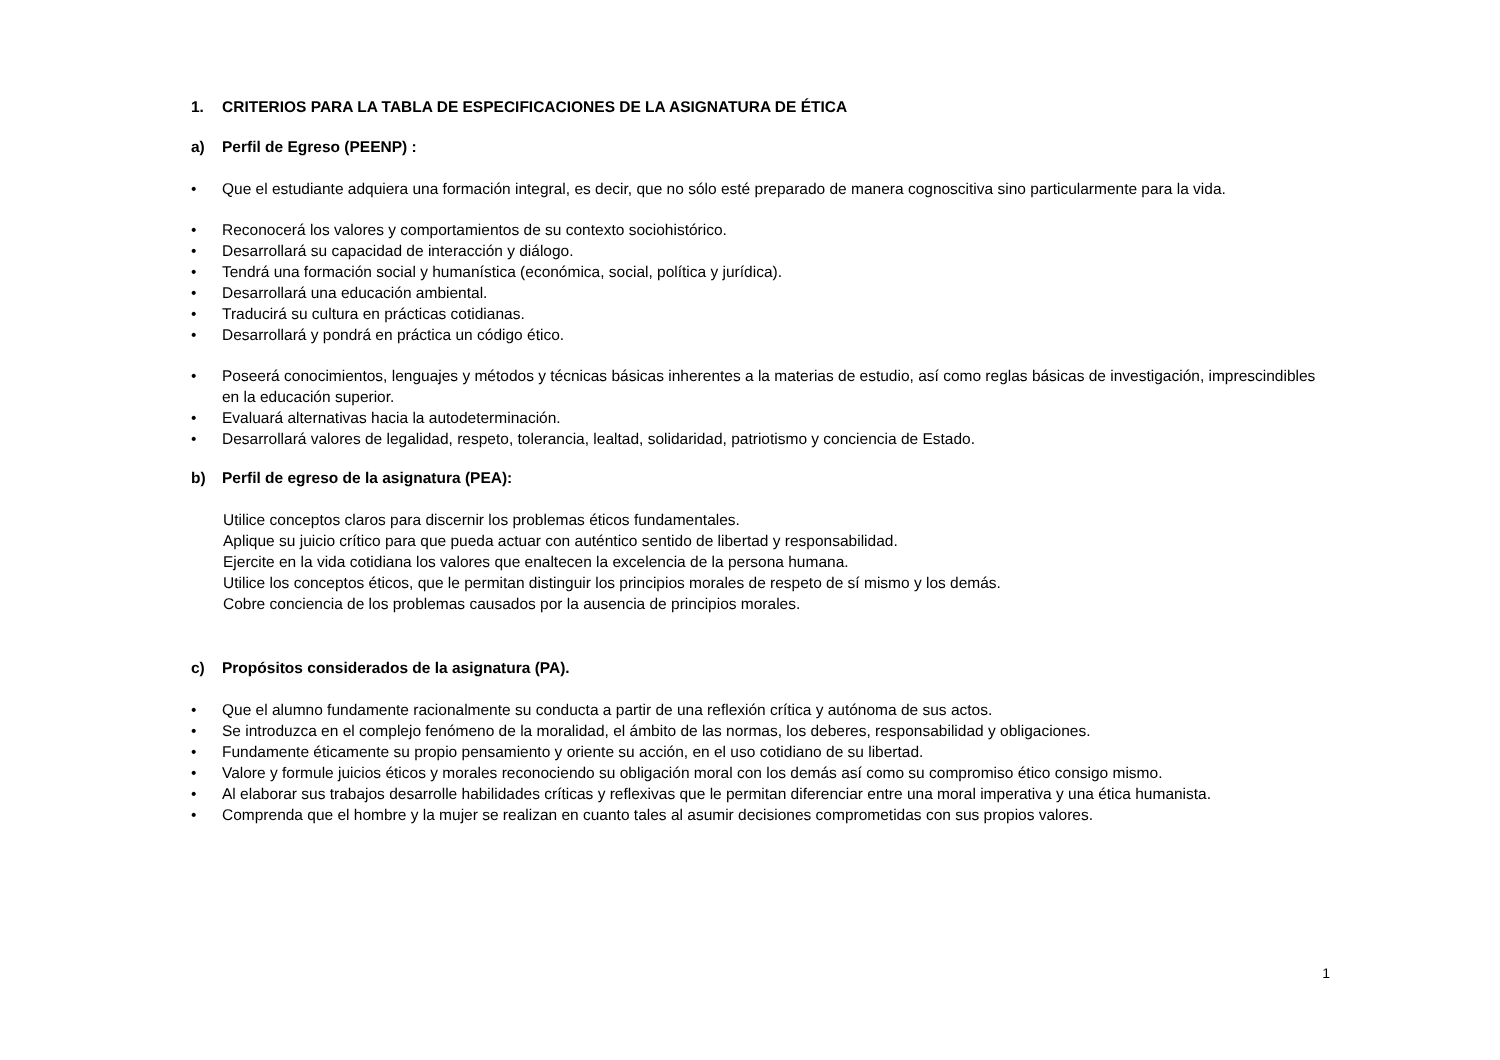1. CRITERIOS PARA LA TABLA DE ESPECIFICACIONES DE LA ASIGNATURA DE ÉTICA
a) Perfil de Egreso (PEENP) :
• Que el estudiante adquiera una formación integral, es decir, que no sólo esté preparado de manera cognoscitiva sino particularmente para la vida.
• Reconocerá los valores y comportamientos de su contexto sociohistórico.
• Desarrollará su capacidad de interacción y diálogo.
• Tendrá una formación social y humanística (económica, social, política y jurídica).
• Desarrollará una educación ambiental.
• Traducirá su cultura en prácticas cotidianas.
• Desarrollará y pondrá en práctica un código ético.
• Poseerá conocimientos, lenguajes y métodos y técnicas básicas inherentes a la materias de estudio, así como reglas básicas de investigación, imprescindibles en la educación superior.
• Evaluará alternativas hacia la autodeterminación.
• Desarrollará valores de legalidad, respeto, tolerancia, lealtad, solidaridad, patriotismo y conciencia de Estado.
b) Perfil de egreso de la asignatura (PEA):
Utilice conceptos claros para discernir los problemas éticos fundamentales.
Aplique su juicio crítico para que pueda actuar con auténtico sentido de libertad y responsabilidad.
Ejercite en la vida cotidiana los valores que enaltecen la excelencia de la persona humana.
Utilice los conceptos éticos, que le permitan distinguir los principios morales de respeto de sí mismo y los demás.
Cobre conciencia de los problemas causados por la ausencia de principios morales.
c) Propósitos considerados de la asignatura (PA).
• Que el alumno fundamente racionalmente su conducta a partir de una reflexión crítica y autónoma de sus actos.
• Se introduzca en el complejo fenómeno de la moralidad, el ámbito de las normas, los deberes, responsabilidad y obligaciones.
• Fundamente éticamente su propio pensamiento y oriente su acción, en el uso cotidiano de su libertad.
• Valore y formule juicios éticos y morales reconociendo su obligación moral con los demás así como su compromiso ético consigo mismo.
• Al elaborar sus trabajos desarrolle habilidades críticas y reflexivas que le permitan diferenciar entre una moral imperativa y una ética humanista.
• Comprenda que el hombre y la mujer se realizan en cuanto tales al asumir decisiones comprometidas con sus propios valores.
1